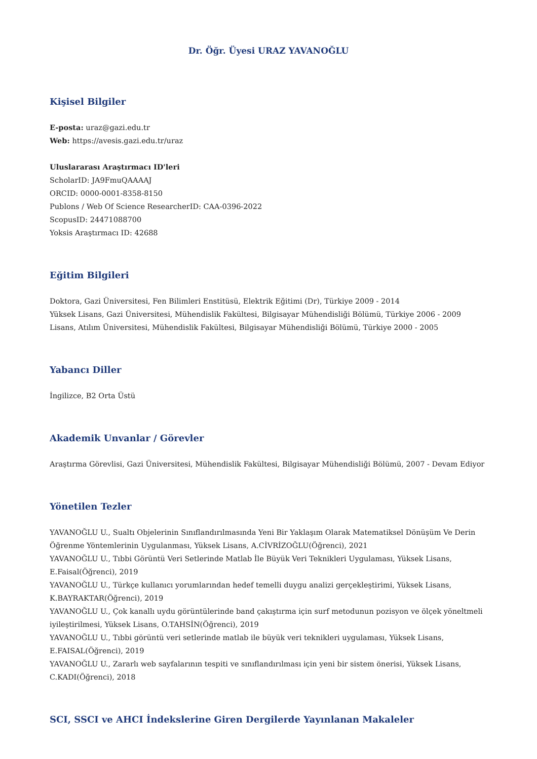Dr. Öğr. Üyesi URAZ YAVANOĞLU
Kişisel Bilgiler
E-posta: uraz@gazi.edu.tr
Web: https://avesis.gazi.edu.tr/uraz
Uluslararası Araştırmacı ID'leri
ScholarID: JA9FmuQAAAAJ
ORCID: 0000-0001-8358-8150
Publons / Web Of Science ResearcherID: CAA-0396-2022
ScopusID: 24471088700
Yoksis Araştırmacı ID: 42688
Eğitim Bilgileri
Doktora, Gazi Üniversitesi, Fen Bilimleri Enstitüsü, Elektrik Eğitimi (Dr), Türkiye 2009 - 2014
Yüksek Lisans, Gazi Üniversitesi, Mühendislik Fakültesi, Bilgisayar Mühendisliği Bölümü, Türkiye 2006 - 2009
Lisans, Atılım Üniversitesi, Mühendislik Fakültesi, Bilgisayar Mühendisliği Bölümü, Türkiye 2000 - 2005
Yabancı Diller
İngilizce, B2 Orta Üstü
Akademik Unvanlar / Görevler
Araştırma Görevlisi, Gazi Üniversitesi, Mühendislik Fakültesi, Bilgisayar Mühendisliği Bölümü, 2007 - Devam Ediyor
Yönetilen Tezler
YAVANOĞLU U., Sualtı Objelerinin Sınıflandırılmasında Yeni Bir Yaklaşım Olarak Matematiksel Dönüşüm Ve Derin Öğrenme Yöntemlerinin Uygulanması, Yüksek Lisans, A.CİVRİZOĞLU(Öğrenci), 2021
YAVANOĞLU U., Tıbbi Görüntü Veri Setlerinde Matlab İle Büyük Veri Teknikleri Uygulaması, Yüksek Lisans, E.Faisal(Öğrenci), 2019
YAVANOĞLU U., Türkçe kullanıcı yorumlarından hedef temelli duygu analizi gerçekleştirimi, Yüksek Lisans, K.BAYRAKTAR(Öğrenci), 2019
YAVANOĞLU U., Çok kanallı uydu görüntülerinde band çakıştırma için surf metodunun pozisyon ve ölçek yöneltmeli iyileştirilmesi, Yüksek Lisans, O.TAHSİN(Öğrenci), 2019
YAVANOĞLU U., Tıbbi görüntü veri setlerinde matlab ile büyük veri teknikleri uygulaması, Yüksek Lisans, E.FAISAL(Öğrenci), 2019
YAVANOĞLU U., Zararlı web sayfalarının tespiti ve sınıflandırılması için yeni bir sistem önerisi, Yüksek Lisans, C.KADI(Öğrenci), 2018
SCI, SSCI ve AHCI İndekslerine Giren Dergilerde Yayınlanan Makaleler